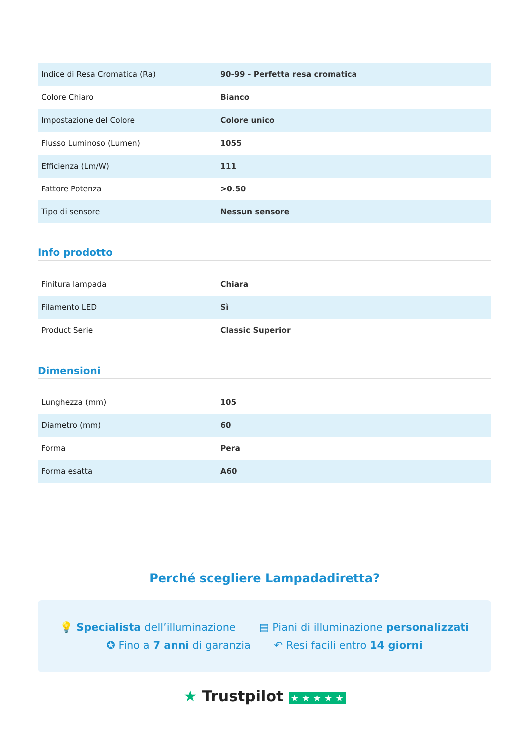| Indice di Resa Cromatica (Ra) | 90-99 - Perfetta resa cromatica |
| Colore Chiaro | Bianco |
| Impostazione del Colore | Colore unico |
| Flusso Luminoso (Lumen) | 1055 |
| Efficienza (Lm/W) | 111 |
| Fattore Potenza | >0.50 |
| Tipo di sensore | Nessun sensore |
Info prodotto
| Finitura lampada | Chiara |
| Filamento LED | Sì |
| Product Serie | Classic Superior |
Dimensioni
| Lunghezza (mm) | 105 |
| Diametro (mm) | 60 |
| Forma | Pera |
| Forma esatta | A60 |
Perché scegliere Lampadadiretta?
💡 Specialista dell’illuminazione ▤ Piani di illuminazione personalizzati
✪ Fino a 7 anni di garanzia ↶ Resi facili entro 14 giorni
★ Trustpilot ★ ★ ★ ★ ★